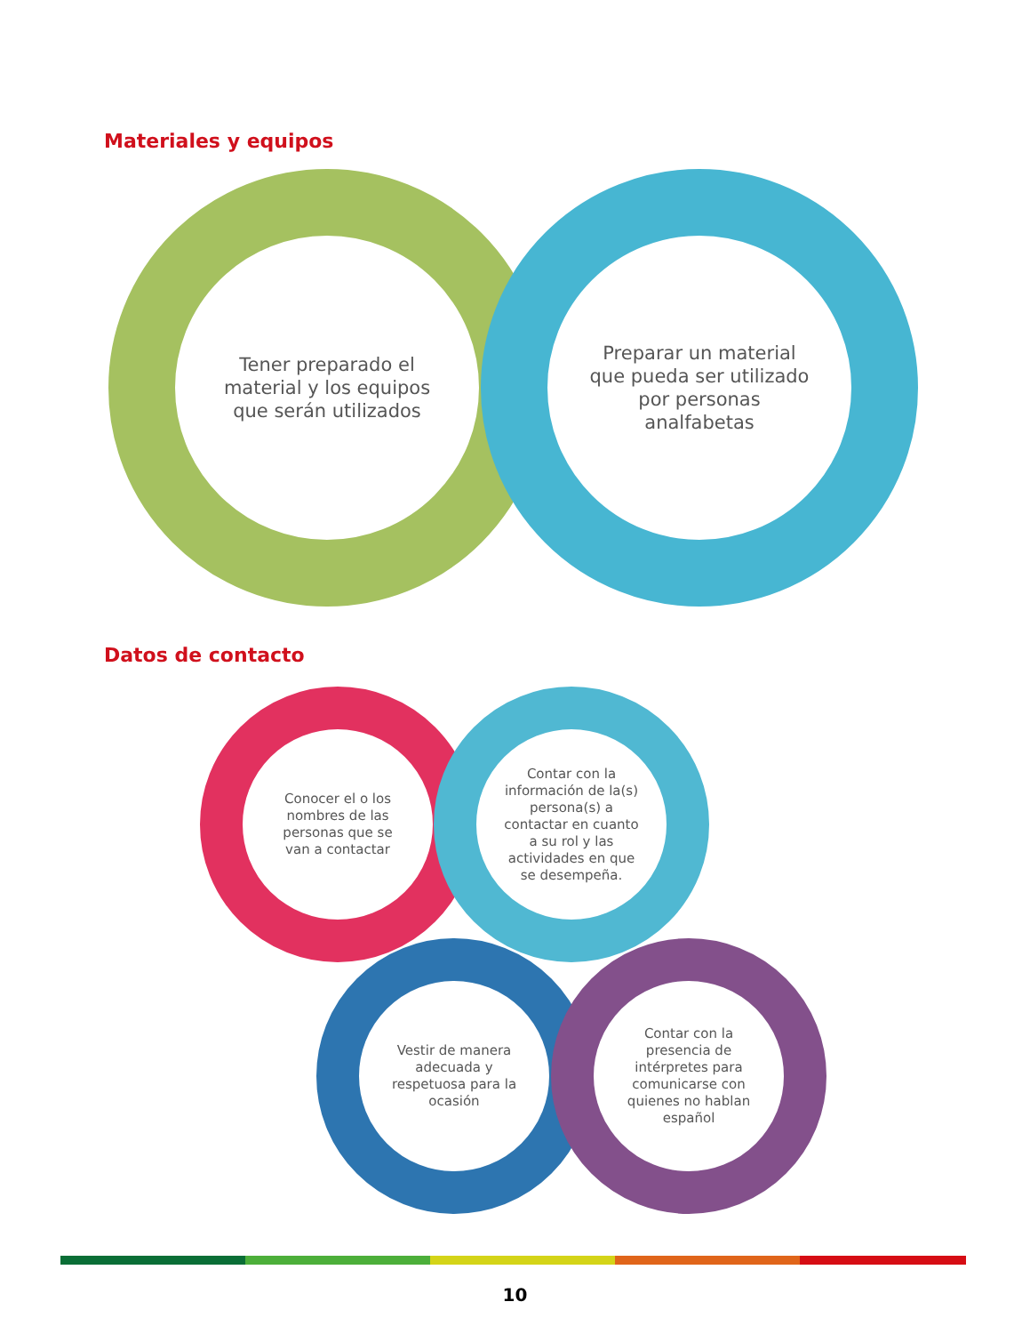Materiales y equipos
Tener preparado el
material y los equipos
que serán utilizados
Preparar un material
que pueda ser utilizado
por personas
analfabetas
Datos de contacto
Conocer el o los
nombres de las
personas que se
van a contactar
Contar con la
información de la(s)
persona(s) a
contactar en cuanto
a su rol y las
actividades en que
se desempeña.
Vestir de manera
adecuada y
respetuosa para la
ocasión
Contar con la
presencia de
intérpretes para
comunicarse con
quienes no hablan
español
10